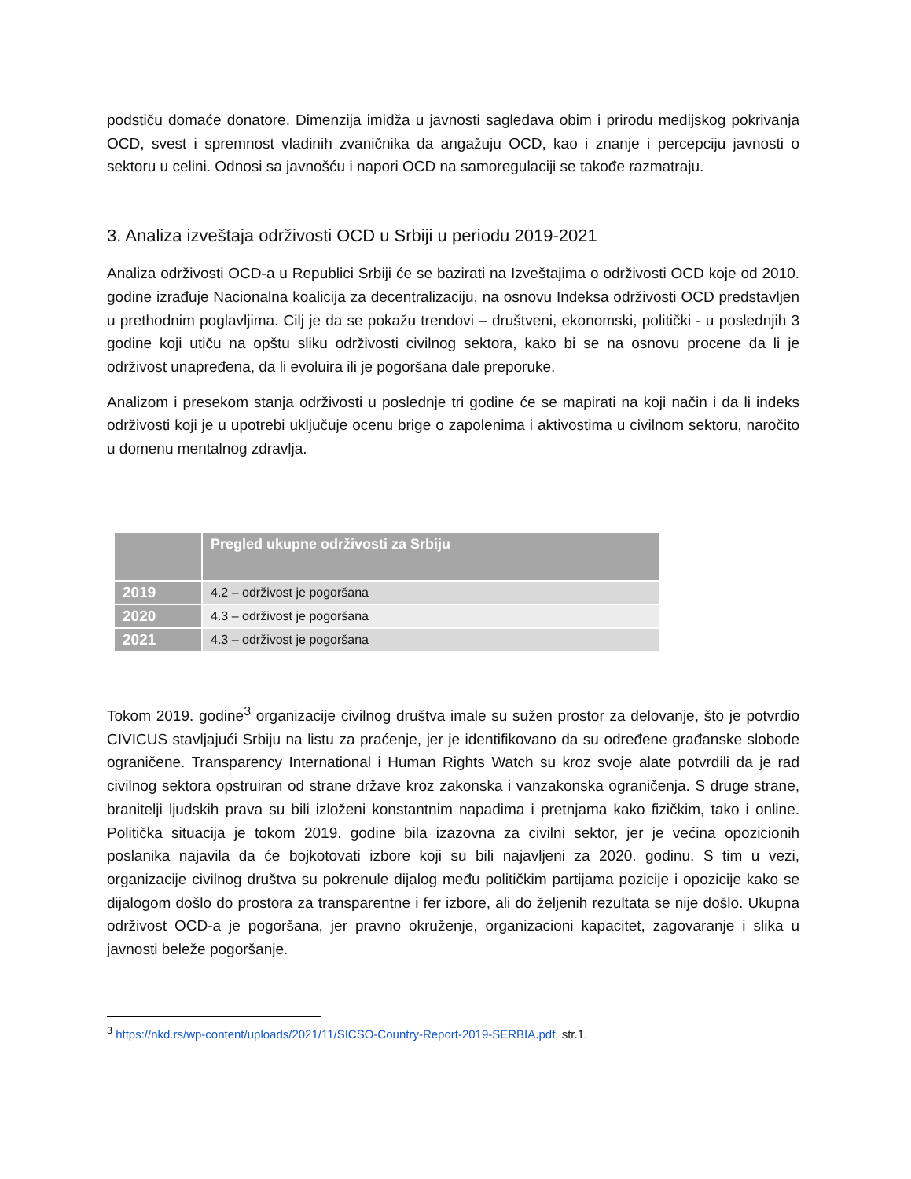podstiču domaće donatore. Dimenzija imidža u javnosti sagledava obim i prirodu medijskog pokrivanja OCD, svest i spremnost vladinih zvaničnika da angažuju OCD, kao i znanje i percepciju javnosti o sektoru u celini. Odnosi sa javnošću i napori OCD na samoregulaciji se takođe razmatraju.
3. Analiza izveštaja održivosti OCD u Srbiji u periodu 2019-2021
Analiza održivosti OCD-a u Republici Srbiji će se bazirati na Izveštajima o održivosti OCD koje od 2010. godine izrađuje Nacionalna koalicija za decentralizaciju, na osnovu Indeksa održivosti OCD predstavljen u prethodnim poglavljima. Cilj je da se pokažu trendovi – društveni, ekonomski, politički - u poslednjih 3 godine koji utiču na opštu sliku održivosti civilnog sektora, kako bi se na osnovu procene da li je održivost unapređena, da li evoluira ili je pogoršana dale preporuke.
Analizom i presekom stanja održivosti u poslednje tri godine će se mapirati na koji način i da li indeks održivosti koji je u upotrebi uključuje ocenu brige o zapolenima i aktivostima u civilnom sektoru, naročito u domenu mentalnog zdravlja.
| | Pregled ukupne održivosti za Srbiju |
| --- | --- |
| 2019 | 4.2 – održivost je pogoršana |
| 2020 | 4.3 – održivost je pogoršana |
| 2021 | 4.3 – održivost je pogoršana |
Tokom 2019. godine<sup>3</sup> organizacije civilnog društva imale su sužen prostor za delovanje, što je potvrdio CIVICUS stavljajući Srbiju na listu za praćenje, jer je identifikovano da su određene građanske slobode ograničene. Transparency International i Human Rights Watch su kroz svoje alate potvrdili da je rad civilnog sektora opstruiran od strane države kroz zakonska i vanzakonska ograničenja. S druge strane, branitelji ljudskih prava su bili izloženi konstantnim napadima i pretnjama kako fizičkim, tako i online. Politička situacija je tokom 2019. godine bila izazovna za civilni sektor, jer je većina opozicionih poslanika najavila da će bojkotovati izbore koji su bili najavljeni za 2020. godinu. S tim u vezi, organizacije civilnog društva su pokrenule dijalog među političkim partijama pozicije i opozicije kako se dijalogom došlo do prostora za transparentne i fer izbore, ali do željenih rezultata se nije došlo. Ukupna održivost OCD-a je pogoršana, jer pravno okruženje, organizacioni kapacitet, zagovaranje i slika u javnosti beleže pogoršanje.
<sup>3</sup> https://nkd.rs/wp-content/uploads/2021/11/SICSO-Country-Report-2019-SERBIA.pdf, str.1.